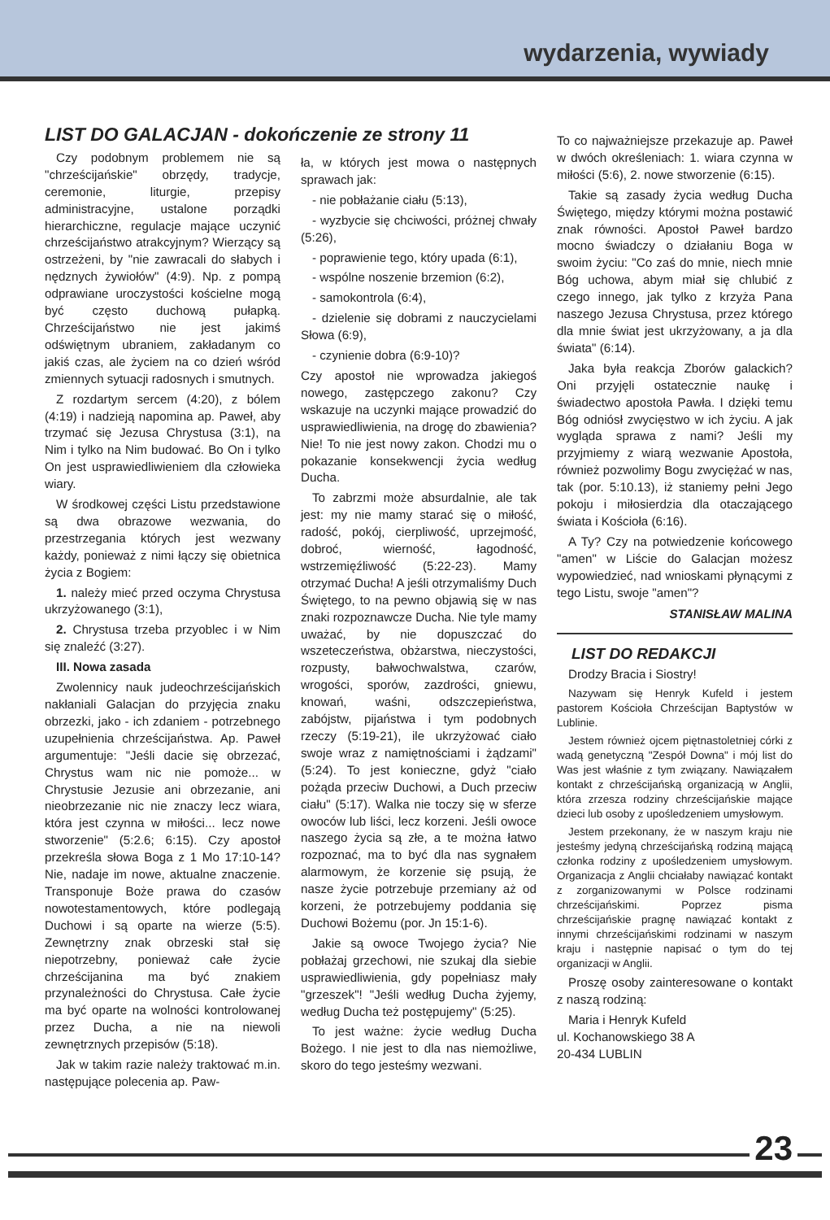wydarzenia, wywiady
LIST DO GALACJAN - dokończenie ze strony 11
Czy podobnym problemem nie są "chrześcijańskie" obrzędy, tradycje, ceremonie, liturgie, przepisy administracyjne, ustalone porządki hierarchiczne, regulacje mające uczynić chrześcijaństwo atrakcyjnym? Wierzący są ostrzeżeni, by "nie zawracali do słabych i nędznych żywiołów" (4:9). Np. z pompą odprawiane uroczystości kościelne mogą być często duchową pułapką. Chrześcijaństwo nie jest jakimś odświętnym ubraniem, zakładanym co jakiś czas, ale życiem na co dzień wśród zmiennych sytuacji radosnych i smutnych.
Z rozdartym sercem (4:20), z bólem (4:19) i nadzieją napomina ap. Paweł, aby trzymać się Jezusa Chrystusa (3:1), na Nim i tylko na Nim budować. Bo On i tylko On jest usprawiedliwieniem dla człowieka wiary.
W środkowej części Listu przedstawione są dwa obrazowe wezwania, do przestrzegania których jest wezwany każdy, ponieważ z nimi łączy się obietnica życia z Bogiem:
1. należy mieć przed oczyma Chrystusa ukrzyżowanego (3:1),
2. Chrystusa trzeba przyoblec i w Nim się znaleźć (3:27).
III. Nowa zasada
Zwolennicy nauk judeochrześcijańskich nakłaniali Galacjan do przyjęcia znaku obrzezki, jako - ich zdaniem - potrzebnego uzupełnienia chrześcijaństwa. Ap. Paweł argumentuje: "Jeśli dacie się obrzezać, Chrystus wam nic nie pomoże... w Chrystusie Jezusie ani obrzezanie, ani nieobrzezanie nic nie znaczy lecz wiara, która jest czynna w miłości... lecz nowe stworzenie" (5:2.6; 6:15). Czy apostoł przekreśla słowa Boga z 1 Mo 17:10-14? Nie, nadaje im nowe, aktualne znaczenie. Transponuje Boże prawa do czasów nowotestamentowych, które podlegają Duchowi i są oparte na wierze (5:5). Zewnętrzny znak obrzeski stał się niepotrzebny, ponieważ całe życie chrześcijanina ma być znakiem przynależności do Chrystusa. Całe życie ma być oparte na wolności kontrolowanej przez Ducha, a nie na niewoli zewnętrznych przepisów (5:18).
Jak w takim razie należy traktować m.in. następujące polecenia ap. Paw-
ła, w których jest mowa o następnych sprawach jak:
- nie pobłażanie ciału (5:13),
- wyzbycie się chciwości, próżnej chwały (5:26),
- poprawienie tego, który upada (6:1),
- wspólne noszenie brzemion (6:2),
- samokontrola (6:4),
- dzielenie się dobrami z nauczycielami Słowa (6:9),
- czynienie dobra (6:9-10)?
Czy apostoł nie wprowadza jakiegoś nowego, zastępczego zakonu? Czy wskazuje na uczynki mające prowadzić do usprawiedliwienia, na drogę do zbawienia? Nie! To nie jest nowy zakon. Chodzi mu o pokazanie konsekwencji życia według Ducha.
To zabrzmi może absurdalnie, ale tak jest: my nie mamy starać się o miłość, radość, pokój, cierpliwość, uprzejmość, dobroć, wierność, łagodność, wstrzemięźliwość (5:22-23). Mamy otrzymać Ducha! A jeśli otrzymaliśmy Duch Świętego, to na pewno objawią się w nas znaki rozpoznawcze Ducha. Nie tyle mamy uważać, by nie dopuszczać do wszeteczeństwa, obżarstwa, nieczystości, rozpusty, bałwochwalstwa, czarów, wrogości, sporów, zazdrości, gniewu, knowań, waśni, odszczepieństwa, zabójstw, pijaństwa i tym podobnych rzeczy (5:19-21), ile ukrzyżować ciało swoje wraz z namiętnościami i żądzami" (5:24). To jest konieczne, gdyż "ciało pożąda przeciw Duchowi, a Duch przeciw ciału" (5:17). Walka nie toczy się w sferze owoców lub liści, lecz korzeni. Jeśli owoce naszego życia są złe, a te można łatwo rozpoznać, ma to być dla nas sygnałem alarmowym, że korzenie się psują, że nasze życie potrzebuje przemiany aż od korzeni, że potrzebujemy poddania się Duchowi Bożemu (por. Jn 15:1-6).
Jakie są owoce Twojego życia? Nie pobłażaj grzechowi, nie szukaj dla siebie usprawiedliwienia, gdy popełniasz mały "grzeszek"! "Jeśli według Ducha żyjemy, według Ducha też postępujemy" (5:25).
To jest ważne: życie według Ducha Bożego. I nie jest to dla nas niemożliwe, skoro do tego jesteśmy wezwani.
To co najważniejsze przekazuje ap. Paweł w dwóch określeniach: 1. wiara czynna w miłości (5:6), 2. nowe stworzenie (6:15).
Takie są zasady życia według Ducha Świętego, między którymi można postawić znak równości. Apostoł Paweł bardzo mocno świadczy o działaniu Boga w swoim życiu: "Co zaś do mnie, niech mnie Bóg uchowa, abym miał się chlubić z czego innego, jak tylko z krzyża Pana naszego Jezusa Chrystusa, przez którego dla mnie świat jest ukrzyżowany, a ja dla świata" (6:14).
Jaka była reakcja Zborów galackich? Oni przyjęli ostatecznie naukę i świadectwo apostoła Pawła. I dzięki temu Bóg odniósł zwycięstwo w ich życiu. A jak wygląda sprawa z nami? Jeśli my przyjmiemy z wiarą wezwanie Apostoła, również pozwolimy Bogu zwyciężać w nas, tak (por. 5:10.13), iż staniemy pełni Jego pokoju i miłosierdzia dla otaczającego świata i Kościoła (6:16).
A Ty? Czy na potwiedzenie końcowego "amen" w Liście do Galacjan możesz wypowiedzieć, nad wnioskami płynącymi z tego Listu, swoje "amen"?
STANISŁAW MALINA
LIST DO REDAKCJI
Drodzy Bracia i Siostry!
Nazywam się Henryk Kufeld i jestem pastorem Kościoła Chrześcijan Baptystów w Lublinie.
Jestem również ojcem piętnastoletniej córki z wadą genetyczną "Zespół Downa" i mój list do Was jest właśnie z tym związany. Nawiązałem kontakt z chrześcijańską organizacją w Anglii, która zrzesza rodziny chrześcijańskie mające dzieci lub osoby z upośledzeniem umysłowym.
Jestem przekonany, że w naszym kraju nie jesteśmy jedyną chrześcijańską rodziną mającą członka rodziny z upośledzeniem umysłowym. Organizacja z Anglii chciałaby nawiązać kontakt z zorganizowanymi w Polsce rodzinami chrześcijańskimi. Poprzez pisma chrześcijańskie pragnę nawiązać kontakt z innymi chrześcijańskimi rodzinami w naszym kraju i następnie napisać o tym do tej organizacji w Anglii.
Proszę osoby zainteresowane o kontakt z naszą rodziną:
Maria i Henryk Kufeld
ul. Kochanowskiego 38 A
20-434 LUBLIN
23